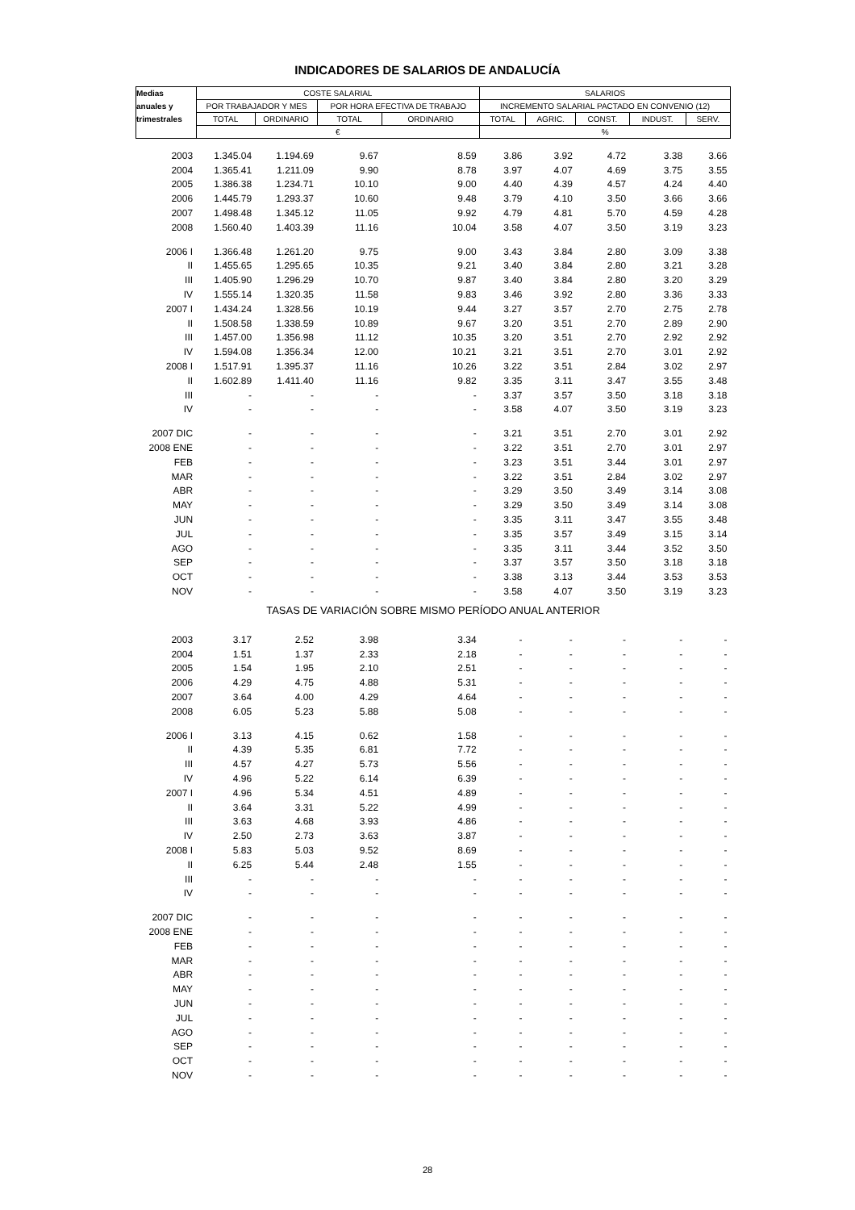INDICADORES DE SALARIOS DE ANDALUCÍA
| Medias | COSTE SALARIAL | | | | SALARIOS | | | | |
| --- | --- | --- | --- | --- | --- | --- | --- | --- | --- |
| anuales y | POR TRABAJADOR Y MES | | POR HORA EFECTIVA DE TRABAJO | | INCREMENTO SALARIAL PACTADO EN CONVENIO (12) | | | | |
| trimestrales | TOTAL | ORDINARIO | TOTAL | ORDINARIO | TOTAL | AGRIC. | CONST. | INDUST. | SERV. |
| | € | | | | % | | | | |
| 2003 | 1.345.04 | 1.194.69 | 9.67 | 8.59 | 3.86 | 3.92 | 4.72 | 3.38 | 3.66 |
| 2004 | 1.365.41 | 1.211.09 | 9.90 | 8.78 | 3.97 | 4.07 | 4.69 | 3.75 | 3.55 |
| 2005 | 1.386.38 | 1.234.71 | 10.10 | 9.00 | 4.40 | 4.39 | 4.57 | 4.24 | 4.40 |
| 2006 | 1.445.79 | 1.293.37 | 10.60 | 9.48 | 3.79 | 4.10 | 3.50 | 3.66 | 3.66 |
| 2007 | 1.498.48 | 1.345.12 | 11.05 | 9.92 | 4.79 | 4.81 | 5.70 | 4.59 | 4.28 |
| 2008 | 1.560.40 | 1.403.39 | 11.16 | 10.04 | 3.58 | 4.07 | 3.50 | 3.19 | 3.23 |
| 2006 I | 1.366.48 | 1.261.20 | 9.75 | 9.00 | 3.43 | 3.84 | 2.80 | 3.09 | 3.38 |
| II | 1.455.65 | 1.295.65 | 10.35 | 9.21 | 3.40 | 3.84 | 2.80 | 3.21 | 3.28 |
| III | 1.405.90 | 1.296.29 | 10.70 | 9.87 | 3.40 | 3.84 | 2.80 | 3.20 | 3.29 |
| IV | 1.555.14 | 1.320.35 | 11.58 | 9.83 | 3.46 | 3.92 | 2.80 | 3.36 | 3.33 |
| 2007 I | 1.434.24 | 1.328.56 | 10.19 | 9.44 | 3.27 | 3.57 | 2.70 | 2.75 | 2.78 |
| II | 1.508.58 | 1.338.59 | 10.89 | 9.67 | 3.20 | 3.51 | 2.70 | 2.89 | 2.90 |
| III | 1.457.00 | 1.356.98 | 11.12 | 10.35 | 3.20 | 3.51 | 2.70 | 2.92 | 2.92 |
| IV | 1.594.08 | 1.356.34 | 12.00 | 10.21 | 3.21 | 3.51 | 2.70 | 3.01 | 2.92 |
| 2008 I | 1.517.91 | 1.395.37 | 11.16 | 10.26 | 3.22 | 3.51 | 2.84 | 3.02 | 2.97 |
| II | 1.602.89 | 1.411.40 | 11.16 | 9.82 | 3.35 | 3.11 | 3.47 | 3.55 | 3.48 |
| III | - | - | - | - | 3.37 | 3.57 | 3.50 | 3.18 | 3.18 |
| IV | - | - | - | - | 3.58 | 4.07 | 3.50 | 3.19 | 3.23 |
| 2007 DIC | - | - | - | - | 3.21 | 3.51 | 2.70 | 3.01 | 2.92 |
| 2008 ENE | - | - | - | - | 3.22 | 3.51 | 2.70 | 3.01 | 2.97 |
| FEB | - | - | - | - | 3.23 | 3.51 | 3.44 | 3.01 | 2.97 |
| MAR | - | - | - | - | 3.22 | 3.51 | 2.84 | 3.02 | 2.97 |
| ABR | - | - | - | - | 3.29 | 3.50 | 3.49 | 3.14 | 3.08 |
| MAY | - | - | - | - | 3.29 | 3.50 | 3.49 | 3.14 | 3.08 |
| JUN | - | - | - | - | 3.35 | 3.11 | 3.47 | 3.55 | 3.48 |
| JUL | - | - | - | - | 3.35 | 3.57 | 3.49 | 3.15 | 3.14 |
| AGO | - | - | - | - | 3.35 | 3.11 | 3.44 | 3.52 | 3.50 |
| SEP | - | - | - | - | 3.37 | 3.57 | 3.50 | 3.18 | 3.18 |
| OCT | - | - | - | - | 3.38 | 3.13 | 3.44 | 3.53 | 3.53 |
| NOV | - | - | - | - | 3.58 | 4.07 | 3.50 | 3.19 | 3.23 |
| TASAS DE VARIACIÓN SOBRE MISMO PERÍODO ANUAL ANTERIOR | | | | | | | | | |
| 2003 | 3.17 | 2.52 | 3.98 | 3.34 | - | - | - | - | - |
| 2004 | 1.51 | 1.37 | 2.33 | 2.18 | - | - | - | - | - |
| 2005 | 1.54 | 1.95 | 2.10 | 2.51 | - | - | - | - | - |
| 2006 | 4.29 | 4.75 | 4.88 | 5.31 | - | - | - | - | - |
| 2007 | 3.64 | 4.00 | 4.29 | 4.64 | - | - | - | - | - |
| 2008 | 6.05 | 5.23 | 5.88 | 5.08 | - | - | - | - | - |
| 2006 I | 3.13 | 4.15 | 0.62 | 1.58 | - | - | - | - | - |
| II | 4.39 | 5.35 | 6.81 | 7.72 | - | - | - | - | - |
| III | 4.57 | 4.27 | 5.73 | 5.56 | - | - | - | - | - |
| IV | 4.96 | 5.22 | 6.14 | 6.39 | - | - | - | - | - |
| 2007 I | 4.96 | 5.34 | 4.51 | 4.89 | - | - | - | - | - |
| II | 3.64 | 3.31 | 5.22 | 4.99 | - | - | - | - | - |
| III | 3.63 | 4.68 | 3.93 | 4.86 | - | - | - | - | - |
| IV | 2.50 | 2.73 | 3.63 | 3.87 | - | - | - | - | - |
| 2008 I | 5.83 | 5.03 | 9.52 | 8.69 | - | - | - | - | - |
| II | 6.25 | 5.44 | 2.48 | 1.55 | - | - | - | - | - |
| III | - | - | - | - | - | - | - | - | - |
| IV | - | - | - | - | - | - | - | - | - |
| 2007 DIC | - | - | - | - | - | - | - | - | - |
| 2008 ENE | - | - | - | - | - | - | - | - | - |
| FEB | - | - | - | - | - | - | - | - | - |
| MAR | - | - | - | - | - | - | - | - | - |
| ABR | - | - | - | - | - | - | - | - | - |
| MAY | - | - | - | - | - | - | - | - | - |
| JUN | - | - | - | - | - | - | - | - | - |
| JUL | - | - | - | - | - | - | - | - | - |
| AGO | - | - | - | - | - | - | - | - | - |
| SEP | - | - | - | - | - | - | - | - | - |
| OCT | - | - | - | - | - | - | - | - | - |
| NOV | - | - | - | - | - | - | - | - | - |
28